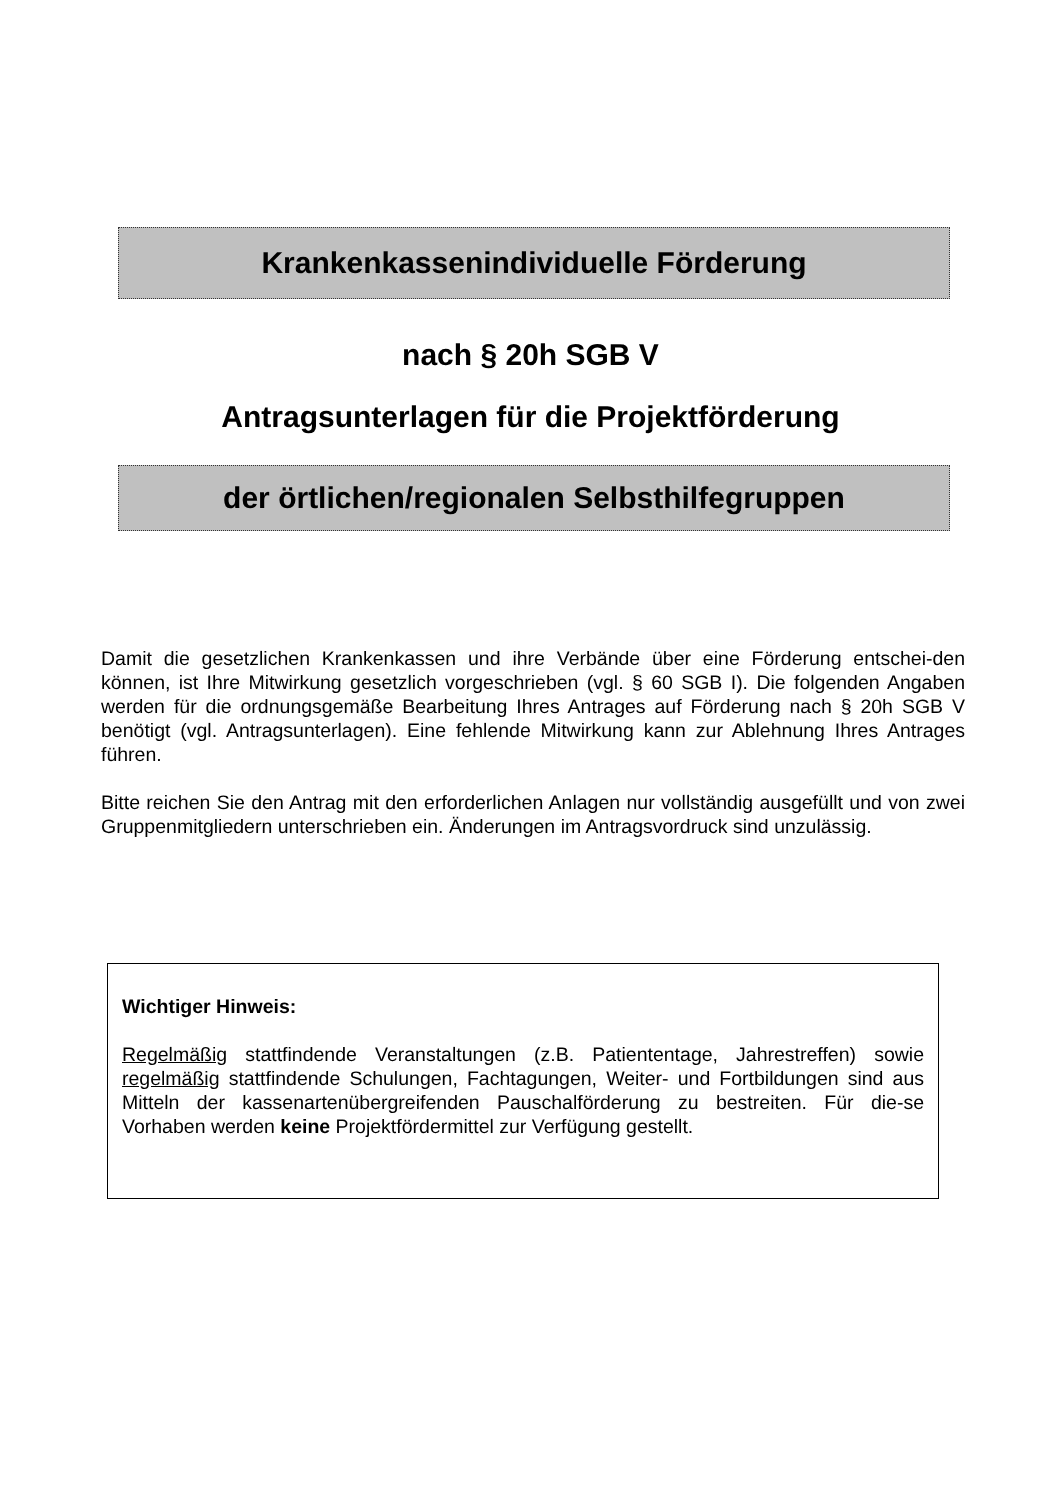Krankenkassenindividuelle Förderung
nach § 20h SGB V
Antragsunterlagen für die Projektförderung
der örtlichen/regionalen Selbsthilfegruppen
Damit die gesetzlichen Krankenkassen und ihre Verbände über eine Förderung entschei-den können, ist Ihre Mitwirkung gesetzlich vorgeschrieben (vgl. § 60 SGB I). Die folgenden Angaben werden für die ordnungsgemäße Bearbeitung Ihres Antrages auf Förderung nach § 20h SGB V benötigt (vgl. Antragsunterlagen). Eine fehlende Mitwirkung kann zur Ablehnung Ihres Antrages führen.
Bitte reichen Sie den Antrag mit den erforderlichen Anlagen nur vollständig ausgefüllt und von zwei Gruppenmitgliedern unterschrieben ein. Änderungen im Antragsvordruck sind unzulässig.
Wichtiger Hinweis:
Regelmäßig stattfindende Veranstaltungen (z.B. Patiententage, Jahrestreffen) sowie regelmäßig stattfindende Schulungen, Fachtagungen, Weiter- und Fortbildungen sind aus Mitteln der kassenartenübergreifenden Pauschalförderung zu bestreiten. Für die-se Vorhaben werden keine Projektfördermittel zur Verfügung gestellt.